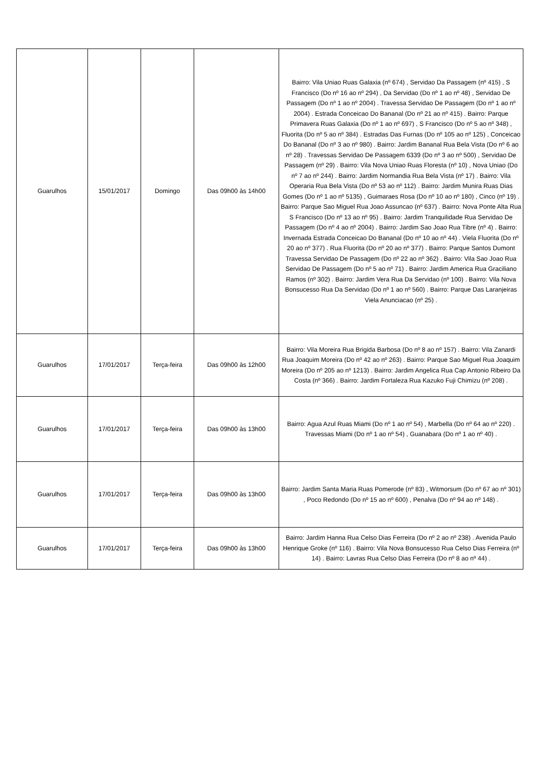| Guarulhos | 15/01/2017 | Domingo | Das 09h00 às 14h00 | Bairro: Vila Uniao Ruas Galaxia (nº 674) , Servidao Da Passagem (nº 415) , S Francisco (Do nº 16 ao nº 294) , Da Servidao (Do nº 1 ao nº 48) , Servidao De Passagem (Do nº 1 ao nº 2004) . Travessa Servidao De Passagem (Do nº 1 ao nº 2004) . Estrada Conceicao Do Bananal (Do nº 21 ao nº 415) . Bairro: Parque Primavera Ruas Galaxia (Do nº 1 ao nº 697) , S Francisco (Do nº 5 ao nº 348) , Fluorita (Do nº 5 ao nº 384) . Estradas Das Furnas (Do nº 105 ao nº 125) , Conceicao Do Bananal (Do nº 3 ao nº 980) . Bairro: Jardim Bananal Rua Bela Vista (Do nº 6 ao nº 28) . Travessas Servidao De Passagem 6339 (Do nº 3 ao nº 500) , Servidao De Passagem (nº 29) . Bairro: Vila Nova Uniao Ruas Floresta (nº 10) , Nova Uniao (Do nº 7 ao nº 244) . Bairro: Jardim Normandia Rua Bela Vista (nº 17) . Bairro: Vila Operaria Rua Bela Vista (Do nº 53 ao nº 112) . Bairro: Jardim Munira Ruas Dias Gomes (Do nº 1 ao nº 5135) , Guimaraes Rosa (Do nº 10 ao nº 180) , Cinco (nº 19) . Bairro: Parque Sao Miguel Rua Joao Assuncao (nº 637) . Bairro: Nova Ponte Alta Rua S Francisco (Do nº 13 ao nº 95) . Bairro: Jardim Tranquilidade Rua Servidao De Passagem (Do nº 4 ao nº 2004) . Bairro: Jardim Sao Joao Rua Tibre (nº 4) . Bairro: Invernada Estrada Conceicao Do Bananal (Do nº 10 ao nº 44) . Viela Fluorita (Do nº 20 ao nº 377) . Rua Fluorita (Do nº 20 ao nº 377) . Bairro: Parque Santos Dumont Travessa Servidao De Passagem (Do nº 22 ao nº 362) . Bairro: Vila Sao Joao Rua Servidao De Passagem (Do nº 5 ao nº 71) . Bairro: Jardim America Rua Graciliano Ramos (nº 302) . Bairro: Jardim Vera Rua Da Servidao (nº 100) . Bairro: Vila Nova Bonsucesso Rua Da Servidao (Do nº 1 ao nº 560) . Bairro: Parque Das Laranjeiras Viela Anunciacao (nº 25) . |
| Guarulhos | 17/01/2017 | Terça-feira | Das 09h00 às 12h00 | Bairro: Vila Moreira Rua Brigida Barbosa (Do nº 8 ao nº 157) . Bairro: Vila Zanardi Rua Joaquim Moreira (Do nº 42 ao nº 263) . Bairro: Parque Sao Miguel Rua Joaquim Moreira (Do nº 205 ao nº 1213) . Bairro: Jardim Angelica Rua Cap Antonio Ribeiro Da Costa (nº 366) . Bairro: Jardim Fortaleza Rua Kazuko Fuji Chimizu (nº 208) . |
| Guarulhos | 17/01/2017 | Terça-feira | Das 09h00 às 13h00 | Bairro: Agua Azul Ruas Miami (Do nº 1 ao nº 54) , Marbella (Do nº 64 ao nº 220) . Travessas Miami (Do nº 1 ao nº 54) , Guanabara (Do nº 1 ao nº 40) . |
| Guarulhos | 17/01/2017 | Terça-feira | Das 09h00 às 13h00 | Bairro: Jardim Santa Maria Ruas Pomerode (nº 83) , Witmorsum (Do nº 67 ao nº 301) , Poco Redondo (Do nº 15 ao nº 600) , Penalva (Do nº 94 ao nº 148) . |
| Guarulhos | 17/01/2017 | Terça-feira | Das 09h00 às 13h00 | Bairro: Jardim Hanna Rua Celso Dias Ferreira (Do nº 2 ao nº 238) . Avenida Paulo Henrique Groke (nº 116) . Bairro: Vila Nova Bonsucesso Rua Celso Dias Ferreira (nº 14) . Bairro: Lavras Rua Celso Dias Ferreira (Do nº 8 ao nº 44) . |